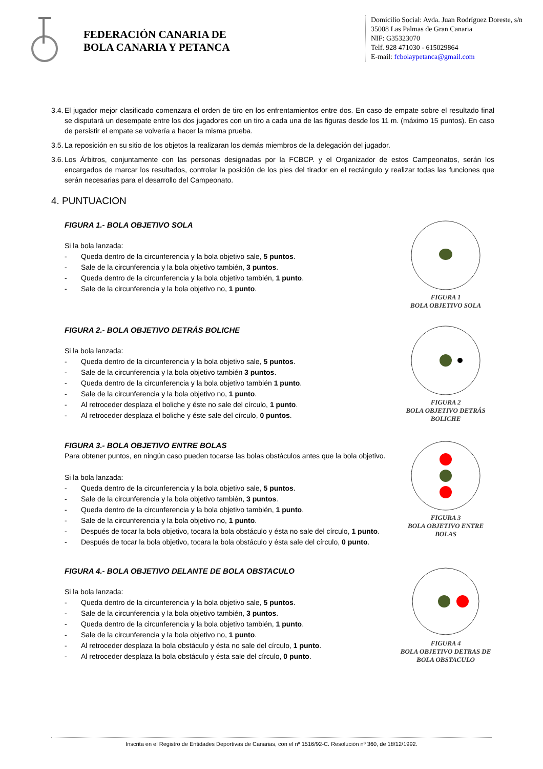FEDERACIÓN CANARIA DE
BOLA CANARIA Y PETANCA
Domicilio Social: Avda. Juan Rodríguez Doreste, s/n
35008 Las Palmas de Gran Canaria
NIF: G35323070
Telf. 928 471030 - 615029864
E-mail: fcbolaypetanca@gmail.com
3.4. El jugador mejor clasificado comenzara el orden de tiro en los enfrentamientos entre dos. En caso de empate sobre el resultado final se disputará un desempate entre los dos jugadores con un tiro a cada una de las figuras desde los 11 m. (máximo 15 puntos). En caso de persistir el empate se volvería a hacer la misma prueba.
3.5. La reposición en su sitio de los objetos la realizaran los demás miembros de la delegación del jugador.
3.6. Los Árbitros, conjuntamente con las personas designadas por la FCBCP. y el Organizador de estos Campeonatos, serán los encargados de marcar los resultados, controlar la posición de los pies del tirador en el rectángulo y realizar todas las funciones que serán necesarias para el desarrollo del Campeonato.
4. PUNTUACION
FIGURA 1.- BOLA OBJETIVO SOLA
Si la bola lanzada:
- Queda dentro de la circunferencia y la bola objetivo sale, 5 puntos.
- Sale de la circunferencia y la bola objetivo también, 3 puntos.
- Queda dentro de la circunferencia y la bola objetivo también, 1 punto.
- Sale de la circunferencia y la bola objetivo no, 1 punto.
FIGURA 1
BOLA OBJETIVO SOLA
FIGURA 2.- BOLA OBJETIVO DETRÁS BOLICHE
Si la bola lanzada:
- Queda dentro de la circunferencia y la bola objetivo sale, 5 puntos.
- Sale de la circunferencia y la bola objetivo también 3 puntos.
- Queda dentro de la circunferencia y la bola objetivo también 1 punto.
- Sale de la circunferencia y la bola objetivo no, 1 punto.
- Al retroceder desplaza el boliche y éste no sale del círculo, 1 punto.
- Al retroceder desplaza el boliche y éste sale del círculo, 0 puntos.
FIGURA 2
BOLA OBJETIVO DETRÁS BOLICHE
FIGURA 3.- BOLA OBJETIVO ENTRE BOLAS
Para obtener puntos, en ningún caso pueden tocarse las bolas obstáculos antes que la bola objetivo.
Si la bola lanzada:
- Queda dentro de la circunferencia y la bola objetivo sale, 5 puntos.
- Sale de la circunferencia y la bola objetivo también, 3 puntos.
- Queda dentro de la circunferencia y la bola objetivo también, 1 punto.
- Sale de la circunferencia y la bola objetivo no, 1 punto.
- Después de tocar la bola objetivo, tocara la bola obstáculo y ésta no sale del círculo, 1 punto.
- Después de tocar la bola objetivo, tocara la bola obstáculo y ésta sale del círculo, 0 punto.
FIGURA 3
BOLA OBJETIVO ENTRE BOLAS
FIGURA 4.- BOLA OBJETIVO DELANTE DE BOLA OBSTACULO
Si la bola lanzada:
- Queda dentro de la circunferencia y la bola objetivo sale, 5 puntos.
- Sale de la circunferencia y la bola objetivo también, 3 puntos.
- Queda dentro de la circunferencia y la bola objetivo también, 1 punto.
- Sale de la circunferencia y la bola objetivo no, 1 punto.
- Al retroceder desplaza la bola obstáculo y ésta no sale del círculo, 1 punto.
- Al retroceder desplaza la bola obstáculo y ésta sale del círculo, 0 punto.
FIGURA 4
BOLA OBJETIVO DETRAS DE BOLA OBSTACULO
Inscrita en el Registro de Entidades Deportivas de Canarias, con el nº 1516/92-C. Resolución nº 360, de 18/12/1992.